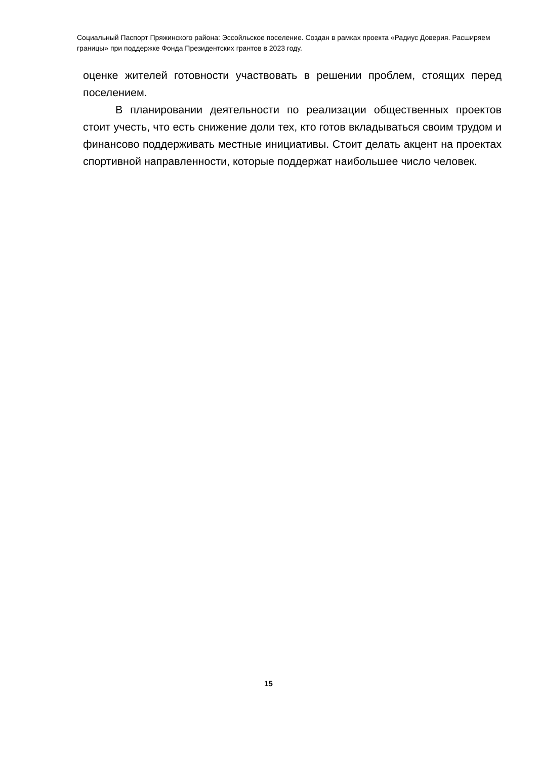Социальный Паспорт Пряжинского района: Эссойльское поселение. Создан в рамках проекта «Радиус Доверия. Расширяем границы» при поддержке Фонда Президентских грантов в 2023 году.
оценке жителей готовности участвовать в решении проблем, стоящих перед поселением.
В планировании деятельности по реализации общественных проектов стоит учесть, что есть снижение доли тех, кто готов вкладываться своим трудом и финансово поддерживать местные инициативы. Стоит делать акцент на проектах спортивной направленности, которые поддержат наибольшее число человек.
15